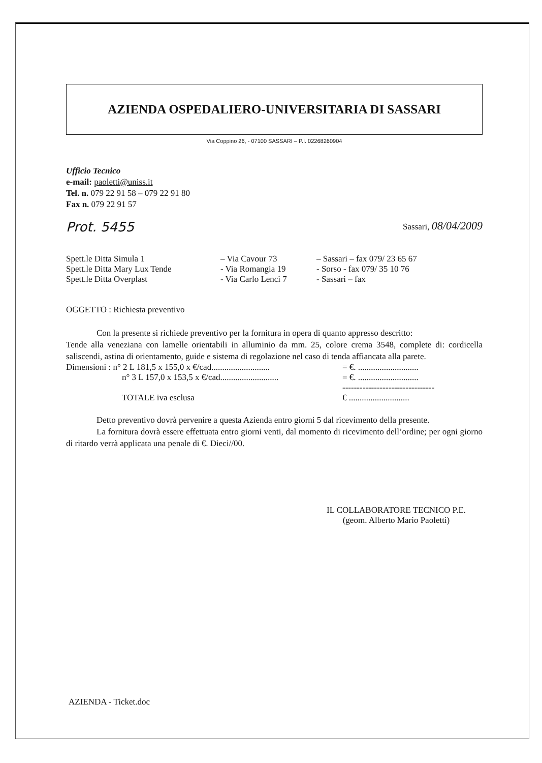AZIENDA OSPEDALIERO-UNIVERSITARIA DI SASSARI
Via Coppino 26, - 07100 SASSARI – P.I. 02268260904
Ufficio Tecnico
e-mail: paoletti@uniss.it
Tel. n. 079 22 91 58 – 079 22 91 80
Fax n. 079 22 91 57
Prot. 5455 Sassari, 08/04/2009
| Spett.le Ditta Simula 1 | – Via Cavour 73 | – Sassari – fax 079/ 23 65 67 |
| Spett.le Ditta Mary Lux Tende | - Via Romangia 19 | - Sorso - fax 079/ 35 10 76 |
| Spett.le Ditta Overplast | - Via Carlo Lenci 7 | - Sassari – fax |
OGGETTO : Richiesta preventivo
Con la presente si richiede preventivo per la fornitura in opera di quanto appresso descritto:
Tende alla veneziana con lamelle orientabili in alluminio da mm. 25, colore crema 3548, complete di: cordicella saliscendi, astina di orientamento, guide e sistema di regolazione nel caso di tenda affiancata alla parete.
| Dimensioni : n° 2 L 181,5 x 155,0 x €/cad........................... | = €. ............................ |
| n° 3 L 157,0 x 153,5 x €/cad........................... | = €. ............................ |
| | -------------------------------- |
| TOTALE iva esclusa | € ............................ |
Detto preventivo dovrà pervenire a questa Azienda entro giorni 5 dal ricevimento della presente.
La fornitura dovrà essere effettuata entro giorni venti, dal momento di ricevimento dell’ordine; per ogni giorno di ritardo verrà applicata una penale di €. Dieci//00.
IL COLLABORATORE TECNICO P.E.
(geom. Alberto Mario Paoletti)
AZIENDA - Ticket.doc